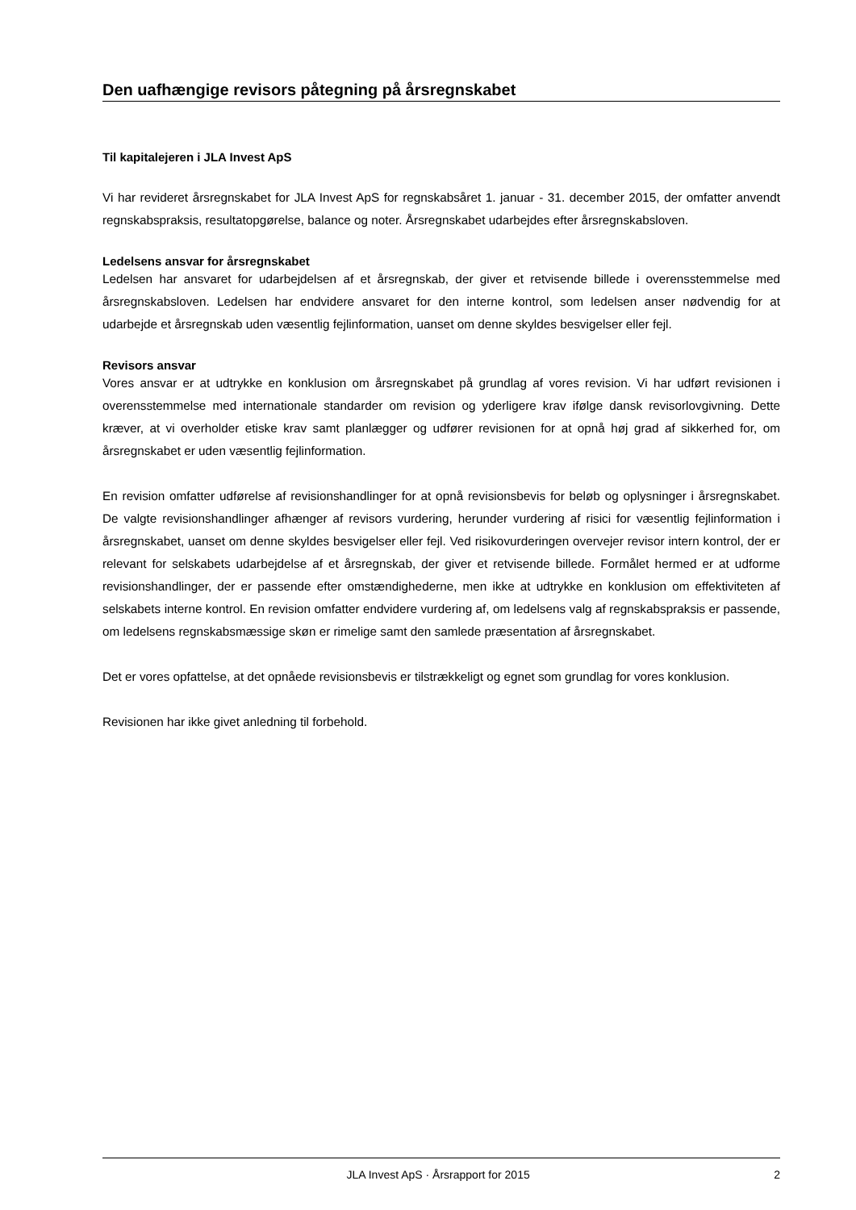Den uafhængige revisors påtegning på årsregnskabet
Til kapitalejeren i JLA Invest ApS
Vi har revideret årsregnskabet for JLA Invest ApS for regnskabsåret 1. januar - 31. december 2015, der omfatter anvendt regnskabspraksis, resultatopgørelse, balance og noter. Årsregnskabet udarbejdes efter årsregnskabsloven.
Ledelsens ansvar for årsregnskabet
Ledelsen har ansvaret for udarbejdelsen af et årsregnskab, der giver et retvisende billede i overensstemmelse med årsregnskabsloven. Ledelsen har endvidere ansvaret for den interne kontrol, som ledelsen anser nødvendig for at udarbejde et årsregnskab uden væsentlig fejlinformation, uanset om denne skyldes besvigelser eller fejl.
Revisors ansvar
Vores ansvar er at udtrykke en konklusion om årsregnskabet på grundlag af vores revision. Vi har udført revisionen i overensstemmelse med internationale standarder om revision og yderligere krav ifølge dansk revisorlovgivning. Dette kræver, at vi overholder etiske krav samt planlægger og udfører revisionen for at opnå høj grad af sikkerhed for, om årsregnskabet er uden væsentlig fejlinformation.
En revision omfatter udførelse af revisionshandlinger for at opnå revisionsbevis for beløb og oplysninger i årsregnskabet. De valgte revisionshandlinger afhænger af revisors vurdering, herunder vurdering af risici for væsentlig fejlinformation i årsregnskabet, uanset om denne skyldes besvigelser eller fejl. Ved risikovurderingen overvejer revisor intern kontrol, der er relevant for selskabets udarbejdelse af et årsregnskab, der giver et retvisende billede. Formålet hermed er at udforme revisionshandlinger, der er passende efter omstændighederne, men ikke at udtrykke en konklusion om effektiviteten af selskabets interne kontrol. En revision omfatter endvidere vurdering af, om ledelsens valg af regnskabspraksis er passende, om ledelsens regnskabsmæssige skøn er rimelige samt den samlede præsentation af årsregnskabet.
Det er vores opfattelse, at det opnåede revisionsbevis er tilstrækkeligt og egnet som grundlag for vores konklusion.
Revisionen har ikke givet anledning til forbehold.
JLA Invest ApS · Årsrapport for 2015 2